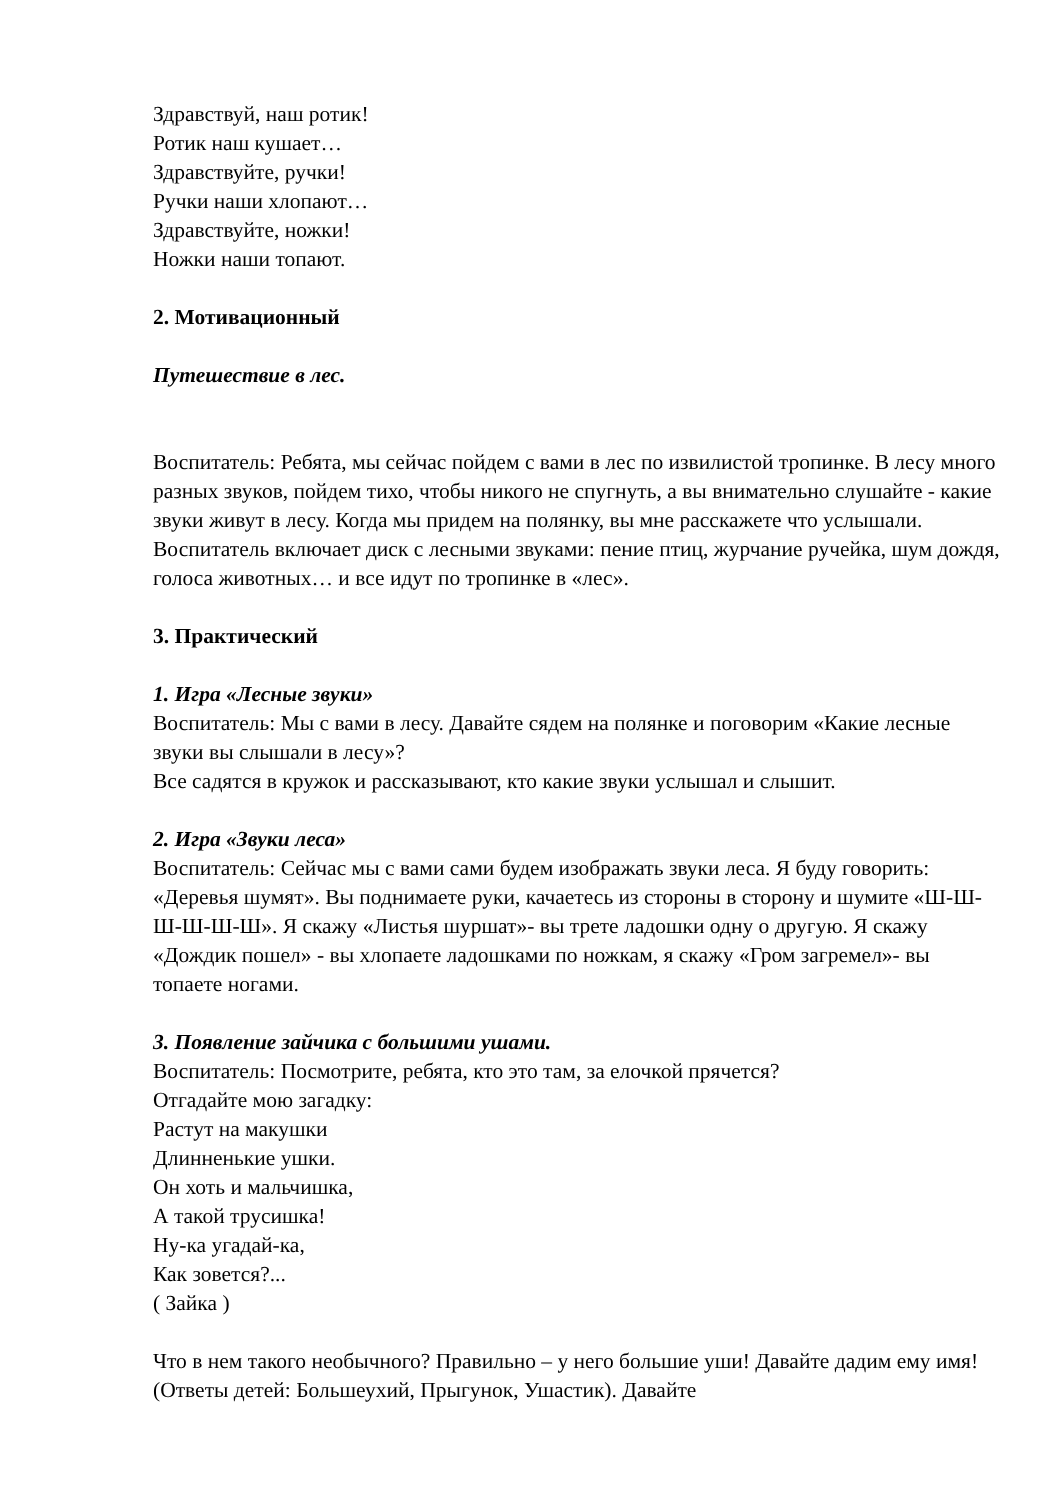Здравствуй, наш ротик!
Ротик наш кушает…
Здравствуйте, ручки!
Ручки наши хлопают…
Здравствуйте, ножки!
Ножки наши топают.
2. Мотивационный
Путешествие в лес.
Воспитатель: Ребята, мы сейчас пойдем с вами в лес по извилистой тропинке. В лесу много разных звуков, пойдем тихо, чтобы никого не спугнуть, а вы внимательно слушайте - какие звуки живут в лесу. Когда мы придем на полянку, вы мне расскажете что услышали.
Воспитатель включает диск с лесными звуками: пение птиц, журчание ручейка, шум дождя, голоса животных… и все идут по тропинке в «лес».
3. Практический
1. Игра «Лесные звуки»
Воспитатель: Мы с вами в лесу. Давайте сядем на полянке и поговорим «Какие лесные звуки вы слышали в лесу»?
Все садятся в кружок и рассказывают, кто какие звуки услышал и слышит.
2. Игра «Звуки леса»
Воспитатель: Сейчас мы с вами сами будем изображать звуки леса. Я буду говорить: «Деревья шумят». Вы поднимаете руки, качаетесь из стороны в сторону и шумите «Ш-Ш-Ш-Ш-Ш-Ш». Я скажу «Листья шуршат»- вы трете ладошки одну о другую. Я скажу «Дождик пошел» - вы хлопаете ладошками по ножкам, я скажу «Гром загремел»- вы топаете ногами.
3. Появление зайчика с большими ушами.
Воспитатель: Посмотрите, ребята, кто это там, за елочкой прячется?
Отгадайте мою загадку:
Растут на макушки
Длинненькие ушки.
Он хоть и мальчишка,
А такой трусишка!
Ну-ка угадай-ка,
Как зовется?...
( Зайка )
Что в нем такого необычного? Правильно – у него большие уши! Давайте дадим ему имя! (Ответы детей: Большеухий, Прыгунок, Ушастик). Давайте